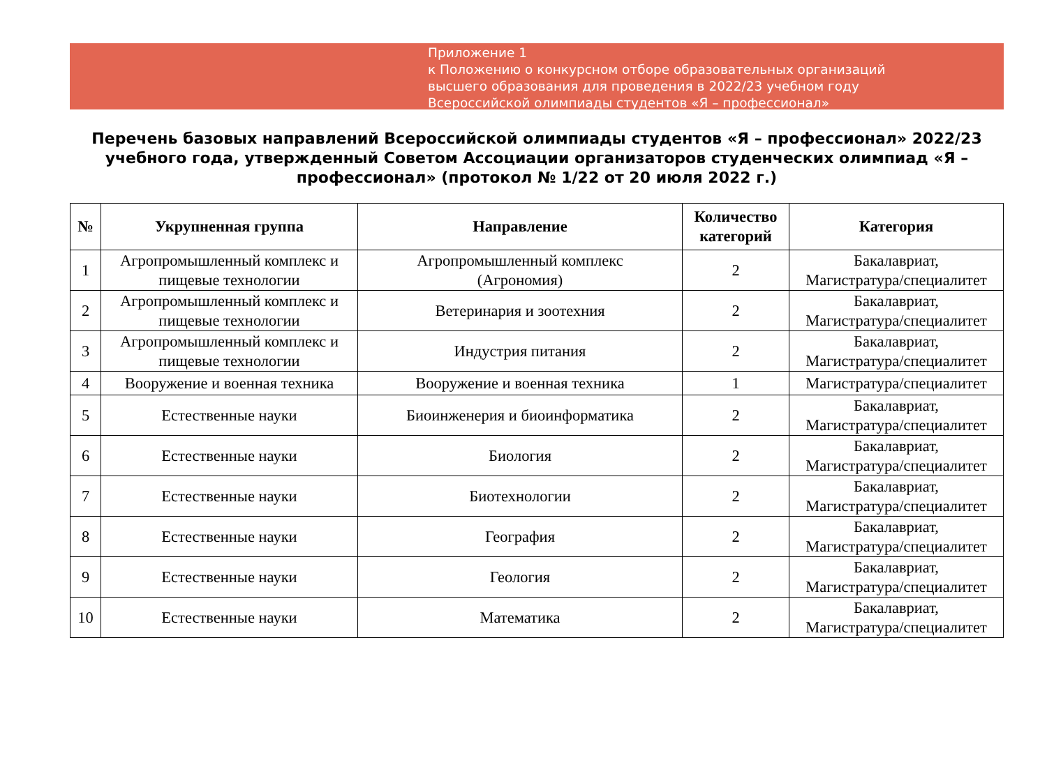Приложение 1
к Положению о конкурсном отборе образовательных организаций
высшего образования для проведения в 2022/23 учебном году
Всероссийской олимпиады студентов «Я – профессионал»
Перечень базовых направлений Всероссийской олимпиады студентов «Я – профессионал» 2022/23 учебного года, утвержденный Советом Ассоциации организаторов студенческих олимпиад «Я – профессионал» (протокол № 1/22 от 20 июля 2022 г.)
| № | Укрупненная группа | Направление | Количество категорий | Категория |
| --- | --- | --- | --- | --- |
| 1 | Агропромышленный комплекс и пищевые технологии | Агропромышленный комплекс (Агрономия) | 2 | Бакалавриат, Магистратура/специалитет |
| 2 | Агропромышленный комплекс и пищевые технологии | Ветеринария и зоотехния | 2 | Бакалавриат, Магистратура/специалитет |
| 3 | Агропромышленный комплекс и пищевые технологии | Индустрия питания | 2 | Бакалавриат, Магистратура/специалитет |
| 4 | Вооружение и военная техника | Вооружение и военная техника | 1 | Магистратура/специалитет |
| 5 | Естественные науки | Биоинженерия и биоинформатика | 2 | Бакалавриат, Магистратура/специалитет |
| 6 | Естественные науки | Биология | 2 | Бакалавриат, Магистратура/специалитет |
| 7 | Естественные науки | Биотехнологии | 2 | Бакалавриат, Магистратура/специалитет |
| 8 | Естественные науки | География | 2 | Бакалавриат, Магистратура/специалитет |
| 9 | Естественные науки | Геология | 2 | Бакалавриат, Магистратура/специалитет |
| 10 | Естественные науки | Математика | 2 | Бакалавриат, Магистратура/специалитет |